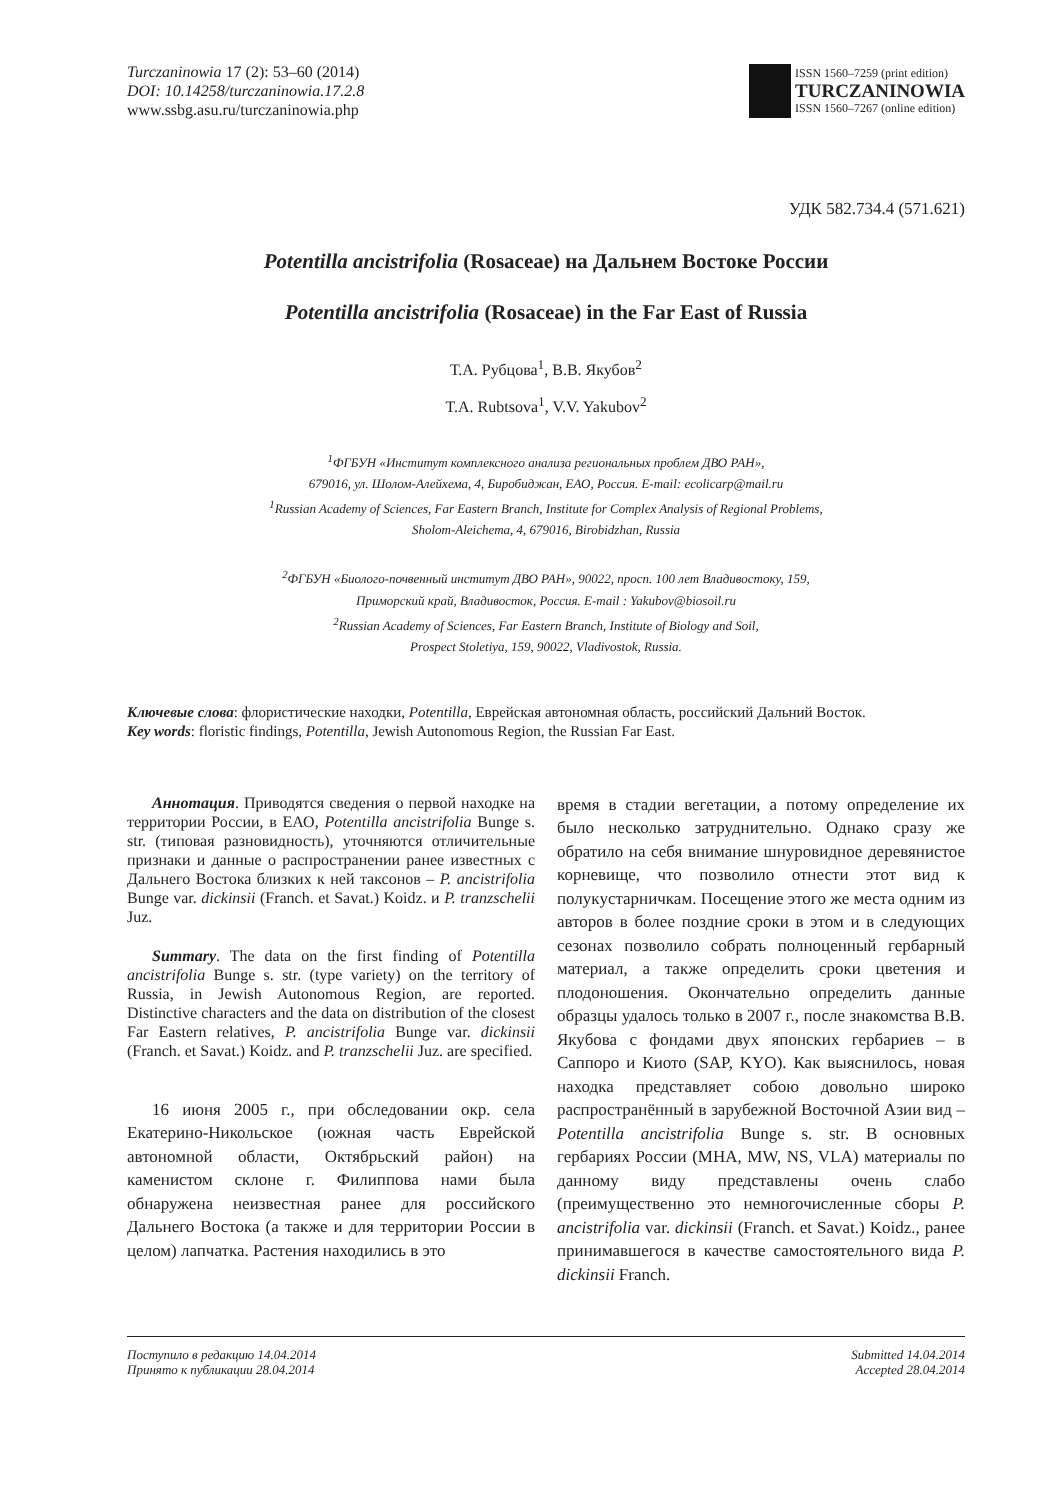Turczaninowia 17 (2): 53–60 (2014)
DOI: 10.14258/turczaninowia.17.2.8
www.ssbg.asu.ru/turczaninowia.php
ISSN 1560–7259 (print edition)
TURCZANINOWIA
ISSN 1560–7267 (online edition)
УДК 582.734.4 (571.621)
Potentilla ancistrifolia (Rosaceae) на Дальнем Востоке России
Potentilla ancistrifolia (Rosaceae) in the Far East of Russia
Т.А. Рубцова<sup>1</sup>, В.В. Якубов<sup>2</sup>
T.A. Rubtsova<sup>1</sup>, V.V. Yakubov<sup>2</sup>
<sup>1</sup> ФГБУН «Институт комплексного анализа региональных проблем ДВО РАН»,
679016, ул. Шолом-Алейхема, 4, Биробиджан, ЕАО, Россия. E-mail: ecolicarp@mail.ru
<sup>1</sup> Russian Academy of Sciences, Far Eastern Branch, Institute for Complex Analysis of Regional Problems,
Sholom-Aleichema, 4, 679016, Birobidzhan, Russia
<sup>2</sup> ФГБУН «Биолого-почвенный институт ДВО РАН», 90022, просп. 100 лет Владивостоку, 159,
Приморский край, Владивосток, Россия. E-mail : Yakubov@biosoil.ru
<sup>2</sup> Russian Academy of Sciences, Far Eastern Branch, Institute of Biology and Soil,
Prospect Stoletiya, 159, 90022, Vladivostok, Russia.
Ключевые слова: флористические находки, Potentilla, Еврейская автономная область, российский Дальний Восток.
Key words: floristic findings, Potentilla, Jewish Autonomous Region, the Russian Far East.
Аннотация. Приводятся сведения о первой находке на территории России, в ЕАО, Potentilla ancistrifolia Bunge s. str. (типовая разновидность), уточняются отличительные признаки и данные о распространении ранее известных с Дальнего Востока близких к ней таксонов – P. ancistrifolia Bunge var. dickinsii (Franch. et Savat.) Koidz. и P. tranzschelii Juz.
Summary. The data on the first finding of Potentilla ancistrifolia Bunge s. str. (type variety) on the territory of Russia, in Jewish Autonomous Region, are reported. Distinctive characters and the data on distribution of the closest Far Eastern relatives, P. ancistrifolia Bunge var. dickinsii (Franch. et Savat.) Koidz. and P. tranzschelii Juz. are specified.
16 июня 2005 г., при обследовании окр. села Екатерино-Никольское (южная часть Еврейской автономной области, Октябрьский район) на каменистом склоне г. Филиппова нами была обнаружена неизвестная ранее для российского Дальнего Востока (а также и для территории России в целом) лапчатка. Растения находились в это
время в стадии вегетации, а потому определение их было несколько затруднительно. Однако сразу же обратило на себя внимание шнуровидное деревянистое корневище, что позволило отнести этот вид к полукустарничкам. Посещение этого же места одним из авторов в более поздние сроки в этом и в следующих сезонах позволило собрать полноценный гербарный материал, а также определить сроки цветения и плодоношения. Окончательно определить данные образцы удалось только в 2007 г., после знакомства В.В. Якубова с фондами двух японских гербариев – в Саппоро и Киото (SAP, KYO). Как выяснилось, новая находка представляет собою довольно широко распространённый в зарубежной Восточной Азии вид – Potentilla ancistrifolia Bunge s. str. В основных гербариях России (MHA, MW, NS, VLA) материалы по данному виду представлены очень слабо (преимущественно это немногочисленные сборы P. ancistrifolia var. dickinsii (Franch. et Savat.) Koidz., ранее принимавшегося в качестве самостоятельного вида P. dickinsii Franch.
Поступило в редакцию 14.04.2014
Принято к публикации 28.04.2014
Submitted 14.04.2014
Accepted 28.04.2014